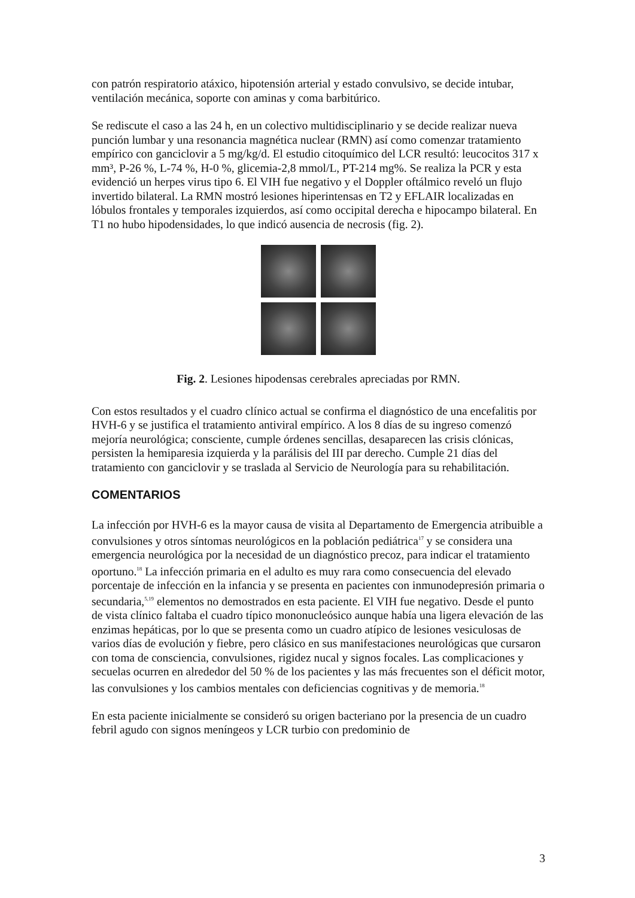con patrón respiratorio atáxico, hipotensión arterial y estado convulsivo, se decide intubar, ventilación mecánica, soporte con aminas y coma barbitúrico.
Se rediscute el caso a las 24 h, en un colectivo multidisciplinario y se decide realizar nueva punción lumbar y una resonancia magnética nuclear (RMN) así como comenzar tratamiento empírico con ganciclovir a 5 mg/kg/d. El estudio citoquímico del LCR resultó: leucocitos 317 x mm³, P-26 %, L-74 %, H-0 %, glicemia-2,8 mmol/L, PT-214 mg%. Se realiza la PCR y esta evidenció un herpes virus tipo 6. El VIH fue negativo y el Doppler oftálmico reveló un flujo invertido bilateral. La RMN mostró lesiones hiperintensas en T2 y EFLAIR localizadas en lóbulos frontales y temporales izquierdos, así como occipital derecha e hipocampo bilateral. En T1 no hubo hipodensidades, lo que indicó ausencia de necrosis (fig. 2).
Fig. 2. Lesiones hipodensas cerebrales apreciadas por RMN.
Con estos resultados y el cuadro clínico actual se confirma el diagnóstico de una encefalitis por HVH-6 y se justifica el tratamiento antiviral empírico. A los 8 días de su ingreso comenzó mejoría neurológica; consciente, cumple órdenes sencillas, desaparecen las crisis clónicas, persisten la hemiparesia izquierda y la parálisis del III par derecho. Cumple 21 días del tratamiento con ganciclovir y se traslada al Servicio de Neurología para su rehabilitación.
COMENTARIOS
La infección por HVH-6 es la mayor causa de visita al Departamento de Emergencia atribuible a convulsiones y otros síntomas neurológicos en la población pediátrica<sup>17</sup> y se considera una emergencia neurológica por la necesidad de un diagnóstico precoz, para indicar el tratamiento oportuno.<sup>18</sup> La infección primaria en el adulto es muy rara como consecuencia del elevado porcentaje de infección en la infancia y se presenta en pacientes con inmunodepresión primaria o secundaria,<sup>5,19</sup> elementos no demostrados en esta paciente. El VIH fue negativo. Desde el punto de vista clínico faltaba el cuadro típico mononucleósico aunque había una ligera elevación de las enzimas hepáticas, por lo que se presenta como un cuadro atípico de lesiones vesiculosas de varios días de evolución y fiebre, pero clásico en sus manifestaciones neurológicas que cursaron con toma de consciencia, convulsiones, rigidez nucal y signos focales. Las complicaciones y secuelas ocurren en alrededor del 50 % de los pacientes y las más frecuentes son el déficit motor, las convulsiones y los cambios mentales con deficiencias cognitivas y de memoria.<sup>18</sup>
En esta paciente inicialmente se consideró su origen bacteriano por la presencia de un cuadro febril agudo con signos meníngeos y LCR turbio con predominio de
3